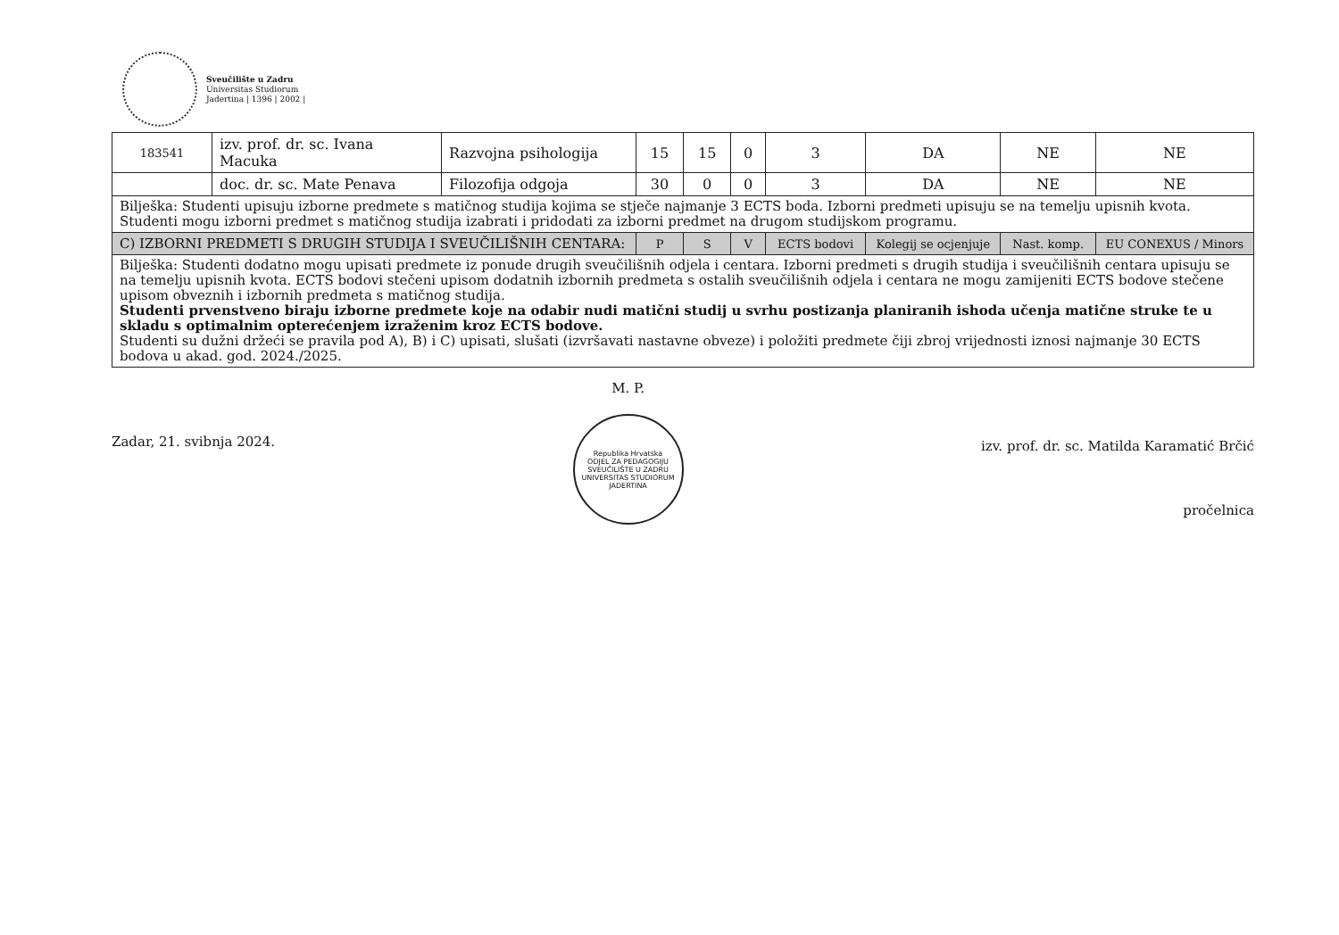Sveučilište u Zadru
Universitas Studiorum
Jadertina | 1396 | 2002 |
| 183541 | izv. prof. dr. sc. Ivana Macuka | Razvojna psihologija | 15 | 15 | 0 | 3 | DA | NE | NE |
| | doc. dr. sc. Mate Penava | Filozofija odgoja | 30 | 0 | 0 | 3 | DA | NE | NE |
| Bilješka: Studenti upisuju izborne predmete s matičnog studija kojima se stječe najmanje 3 ECTS boda. Izborni predmeti upisuju se na temelju upisnih kvota. Studenti mogu izborni predmet s matičnog studija izabrati i pridodati za izborni predmet na drugom studijskom programu. | | | | | | | | | |
| C) IZBORNI PREDMETI S DRUGIH STUDIJA I SVEUČILIŠNIH CENTARA: | | | P | S | V | ECTS bodovi | Kolegij se ocjenjuje | Nast. komp. | EU CONEXUS / Minors |
| Bilješka: Studenti dodatno mogu upisati predmete iz ponude drugih sveučilišnih odjela i centara. Izborni predmeti s drugih studija i sveučilišnih centara upisuju se na temelju upisnih kvota. ECTS bodovi stečeni upisom dodatnih izbornih predmeta s ostalih sveučilišnih odjela i centara ne mogu zamijeniti ECTS bodove stečene upisom obveznih i izbornih predmeta s matičnog studija. Studenti prvenstveno biraju izborne predmete koje na odabir nudi matični studij u svrhu postizanja planiranih ishoda učenja matične struke te u skladu s optimalnim opterećenjem izraženim kroz ECTS bodove. Studenti su dužni držeći se pravila pod A), B) i C) upisati, slušati (izvršavati nastavne obveze) i položiti predmete čiji zbroj vrijednosti iznosi najmanje 30 ECTS bodova u akad. god. 2024./2025. | | | | | | | | | |
Zadar, 21. svibnja 2024.
M. P.
Republika Hrvatska
ODJEL ZA PEDAGOGIJU
SVEUČILIŠTE U ZADRU
UNIVERSITAS STUDIORUM JADERTINA
izv. prof. dr. sc. Matilda Karamatić Brčić
pročelnica